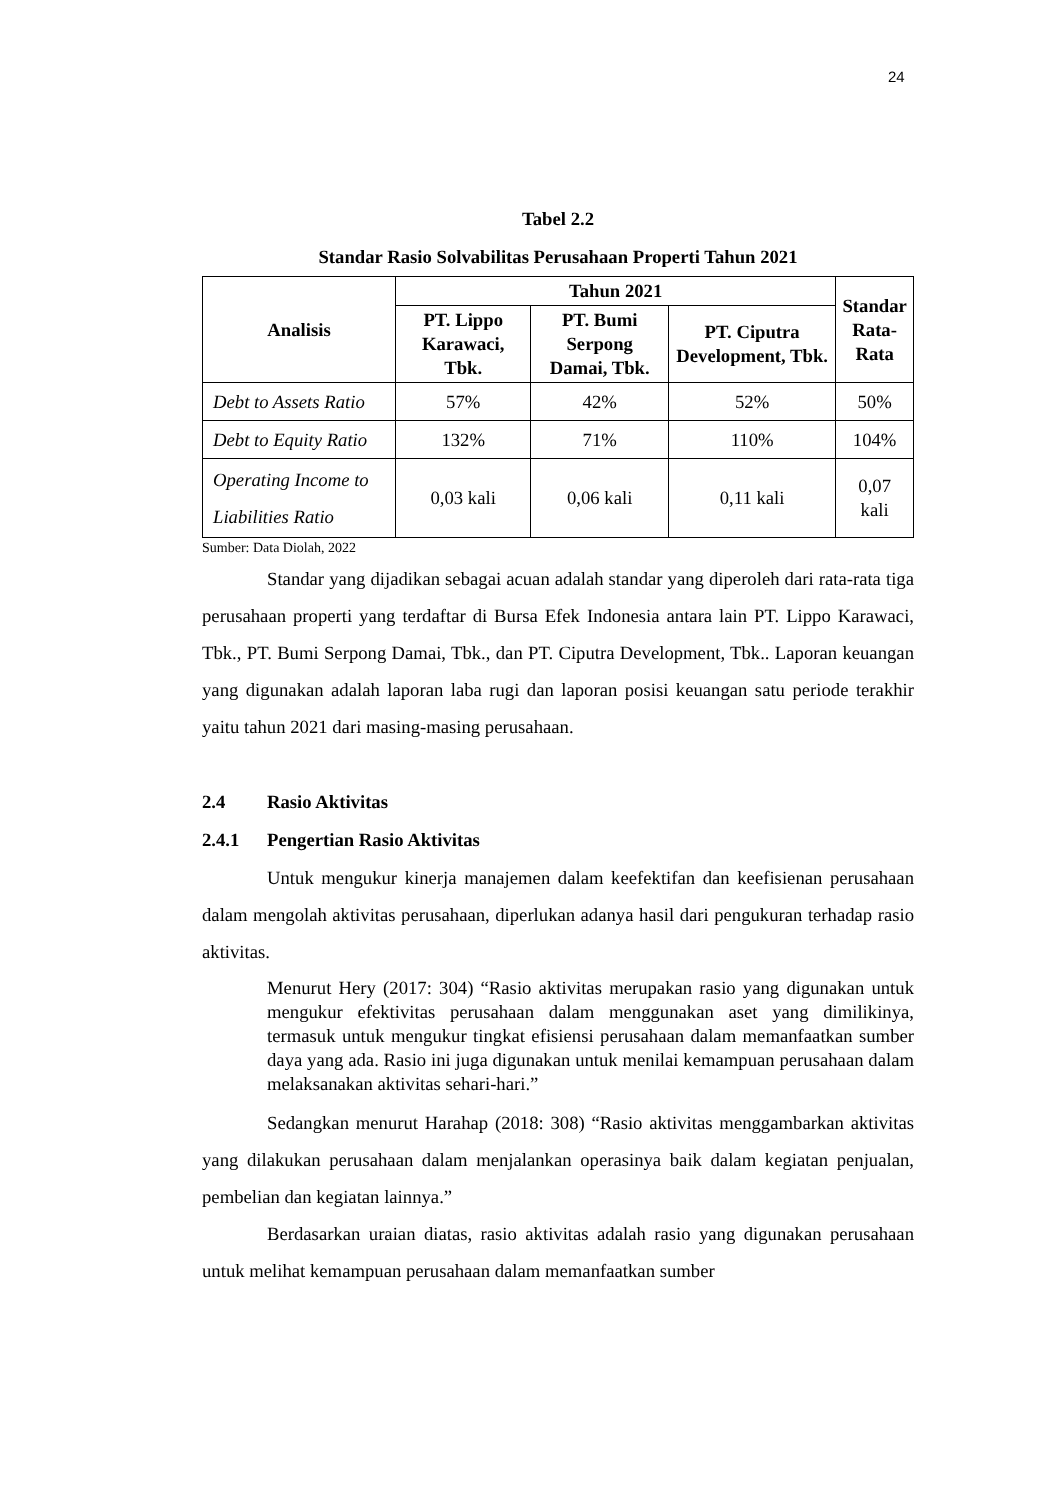24
Tabel 2.2
Standar Rasio Solvabilitas Perusahaan Properti Tahun 2021
| Analisis | Tahun 2021 | | | Standar Rata- Rata |
| --- | --- | --- | --- | --- |
| | PT. Lippo Karawaci, Tbk. | PT. Bumi Serpong Damai, Tbk. | PT. Ciputra Development, Tbk. | |
| Debt to Assets Ratio | 57% | 42% | 52% | 50% |
| Debt to Equity Ratio | 132% | 71% | 110% | 104% |
| Operating Income to Liabilities Ratio | 0,03 kali | 0,06 kali | 0,11 kali | 0,07 kali |
Sumber: Data Diolah, 2022
Standar yang dijadikan sebagai acuan adalah standar yang diperoleh dari rata-rata tiga perusahaan properti yang terdaftar di Bursa Efek Indonesia antara lain PT. Lippo Karawaci, Tbk., PT. Bumi Serpong Damai, Tbk., dan PT. Ciputra Development, Tbk.. Laporan keuangan yang digunakan adalah laporan laba rugi dan laporan posisi keuangan satu periode terakhir yaitu tahun 2021 dari masing-masing perusahaan.
2.4 Rasio Aktivitas
2.4.1 Pengertian Rasio Aktivitas
Untuk mengukur kinerja manajemen dalam keefektifan dan keefisienan perusahaan dalam mengolah aktivitas perusahaan, diperlukan adanya hasil dari pengukuran terhadap rasio aktivitas.
Menurut Hery (2017: 304) “Rasio aktivitas merupakan rasio yang digunakan untuk mengukur efektivitas perusahaan dalam menggunakan aset yang dimilikinya, termasuk untuk mengukur tingkat efisiensi perusahaan dalam memanfaatkan sumber daya yang ada. Rasio ini juga digunakan untuk menilai kemampuan perusahaan dalam melaksanakan aktivitas sehari-hari.”
Sedangkan menurut Harahap (2018: 308) “Rasio aktivitas menggambarkan aktivitas yang dilakukan perusahaan dalam menjalankan operasinya baik dalam kegiatan penjualan, pembelian dan kegiatan lainnya.”
Berdasarkan uraian diatas, rasio aktivitas adalah rasio yang digunakan perusahaan untuk melihat kemampuan perusahaan dalam memanfaatkan sumber